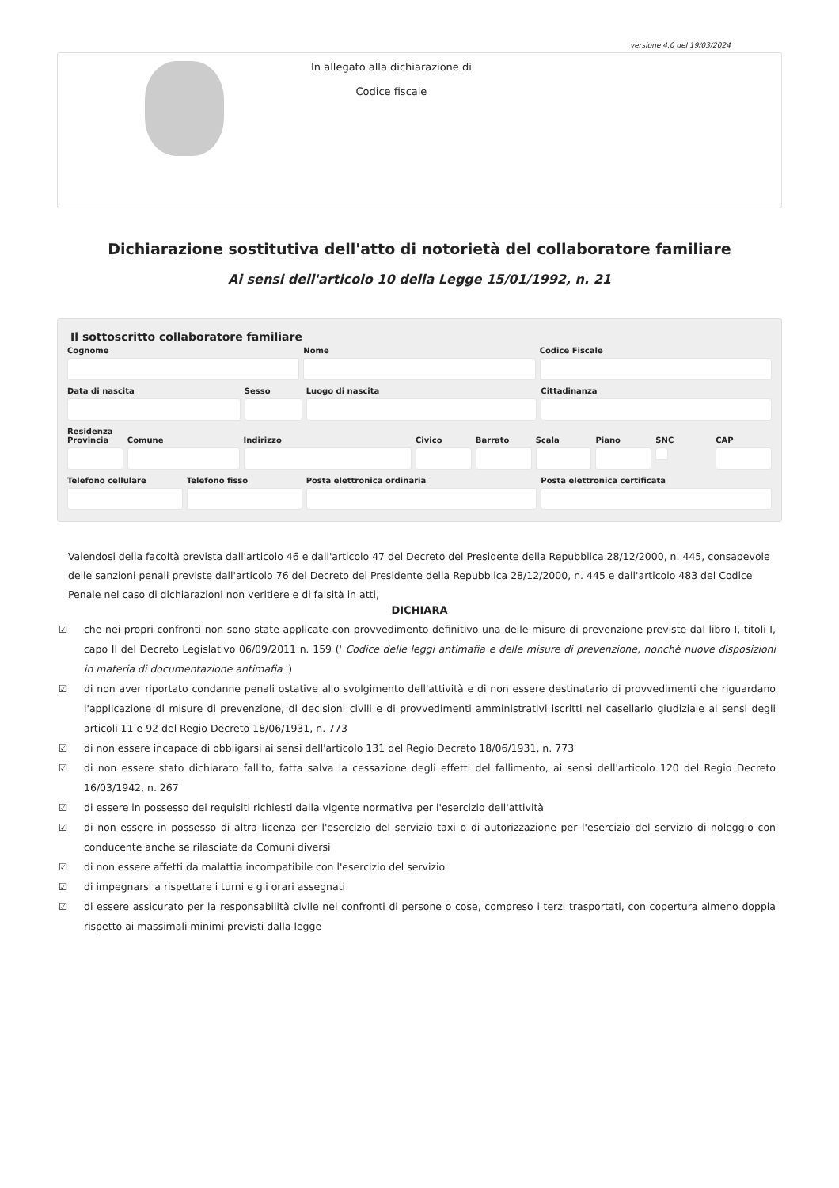versione 4.0 del 19/03/2024
In allegato alla dichiarazione di
Codice fiscale
Dichiarazione sostitutiva dell'atto di notorietà del collaboratore familiare
Ai sensi dell'articolo 10 della Legge 15/01/1992, n. 21
Il sottoscritto collaboratore familiare
Cognome Nome Codice Fiscale
Data di nascita Sesso Luogo di nascita Cittadinanza
Residenza
Provincia Comune Indirizzo Civico Barrato Scala Piano SNC CAP
Telefono cellulare Telefono fisso Posta elettronica ordinaria Posta elettronica certificata
Valendosi della facoltà prevista dall'articolo 46 e dall'articolo 47 del Decreto del Presidente della Repubblica 28/12/2000, n. 445, consapevole delle sanzioni penali previste dall'articolo 76 del Decreto del Presidente della Repubblica 28/12/2000, n. 445 e dall'articolo 483 del Codice Penale nel caso di dichiarazioni non veritiere e di falsità in atti,
DICHIARA
☑ che nei propri confronti non sono state applicate con provvedimento definitivo una delle misure di prevenzione previste dal libro I, titoli I, capo II del Decreto Legislativo 06/09/2011 n. 159 (' Codice delle leggi antimafia e delle misure di prevenzione, nonchè nuove disposizioni in materia di documentazione antimafia ')
☑ di non aver riportato condanne penali ostative allo svolgimento dell'attività e di non essere destinatario di provvedimenti che riguardano l'applicazione di misure di prevenzione, di decisioni civili e di provvedimenti amministrativi iscritti nel casellario giudiziale ai sensi degli articoli 11 e 92 del Regio Decreto 18/06/1931, n. 773
☑ di non essere incapace di obbligarsi ai sensi dell'articolo 131 del Regio Decreto 18/06/1931, n. 773
☑ di non essere stato dichiarato fallito, fatta salva la cessazione degli effetti del fallimento, ai sensi dell'articolo 120 del Regio Decreto 16/03/1942, n. 267
☑ di essere in possesso dei requisiti richiesti dalla vigente normativa per l'esercizio dell'attività
☑ di non essere in possesso di altra licenza per l'esercizio del servizio taxi o di autorizzazione per l'esercizio del servizio di noleggio con conducente anche se rilasciate da Comuni diversi
☑ di non essere affetti da malattia incompatibile con l'esercizio del servizio
☑ di impegnarsi a rispettare i turni e gli orari assegnati
☑ di essere assicurato per la responsabilità civile nei confronti di persone o cose, compreso i terzi trasportati, con copertura almeno doppia rispetto ai massimali minimi previsti dalla legge